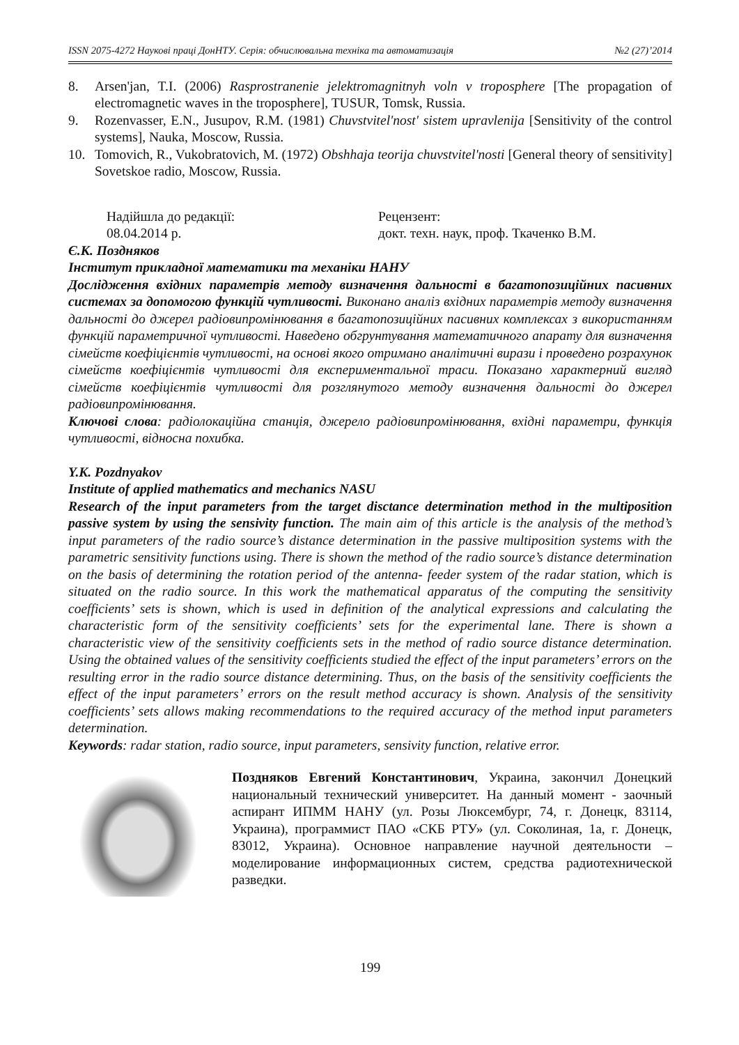ISSN 2075-4272 Наукові праці ДонНТУ. Серія: обчислювальна техніка та автоматизація №2 (27)’2014
8. Arsen'jan, T.I. (2006) Rasprostranenie jelektromagnitnyh voln v troposphere [The propagation of electromagnetic waves in the troposphere], TUSUR, Tomsk, Russia.
9. Rozenvasser, E.N., Jusupov, R.M. (1981) Chuvstvitel'nost' sistem upravlenija [Sensitivity of the control systems], Nauka, Moscow, Russia.
10. Tomovich, R., Vukobratovich, M. (1972) Obshhaja teorija chuvstvitel'nosti [General theory of sensitivity] Sovetskoe radio, Moscow, Russia.
Надійшла до редакції:
08.04.2014 р.
Рецензент:
докт. техн. наук, проф. Ткаченко В.М.
Є.К. Поздняков
Інститут прикладної математики та механіки НАНУ
Дослідження вхідних параметрів методу визначення дальності в багатопозиційних пасивних системах за допомогою функцій чутливості. Виконано аналіз вхідних параметрів методу визначення дальності до джерел радіовипромінювання в багатопозиційних пасивних комплексах з використанням функцій параметричної чутливості. Наведено обгрунтування математичного апарату для визначення сімейств коефіцієнтів чутливості, на основі якого отримано аналітичні вирази і проведено розрахунок сімейств коефіцієнтів чутливості для експериментальної траси. Показано характерний вигляд сімейств коефіцієнтів чутливості для розглянутого методу визначення дальності до джерел радіовипромінювання.
Ключові слова: радіолокаційна станція, джерело радіовипромінювання, вхідні параметри, функція чутливості, відносна похибка.
Y.K. Pozdnyakov
Institute of applied mathematics and mechanics NASU
Research of the input parameters from the target disctance determination method in the multiposition passive system by using the sensivity function. The main aim of this article is the analysis of the method’s input parameters of the radio source’s distance determination in the passive multiposition systems with the parametric sensitivity functions using. There is shown the method of the radio source’s distance determination on the basis of determining the rotation period of the antenna- feeder system of the radar station, which is situated on the radio source. In this work the mathematical apparatus of the computing the sensitivity coefficients’ sets is shown, which is used in definition of the analytical expressions and calculating the characteristic form of the sensitivity coefficients’ sets for the experimental lane. There is shown a characteristic view of the sensitivity coefficients sets in the method of radio source distance determination. Using the obtained values of the sensitivity coefficients studied the effect of the input parameters’ errors on the resulting error in the radio source distance determining. Thus, on the basis of the sensitivity coefficients the effect of the input parameters’ errors on the result method accuracy is shown. Analysis of the sensitivity coefficients’ sets allows making recommendations to the required accuracy of the method input parameters determination.
Keywords: radar station, radio source, input parameters, sensivity function, relative error.
Поздняков Евгений Константинович, Украина, закончил Донецкий национальный технический университет. На данный момент - заочный аспирант ИПММ НАНУ (ул. Розы Люксембург, 74, г. Донецк, 83114, Украина), программист ПАО «СКБ РТУ» (ул. Соколиная, 1а, г. Донецк, 83012, Украина). Основное направление научной деятельности – моделирование информационных систем, средства радиотехнической разведки.
199